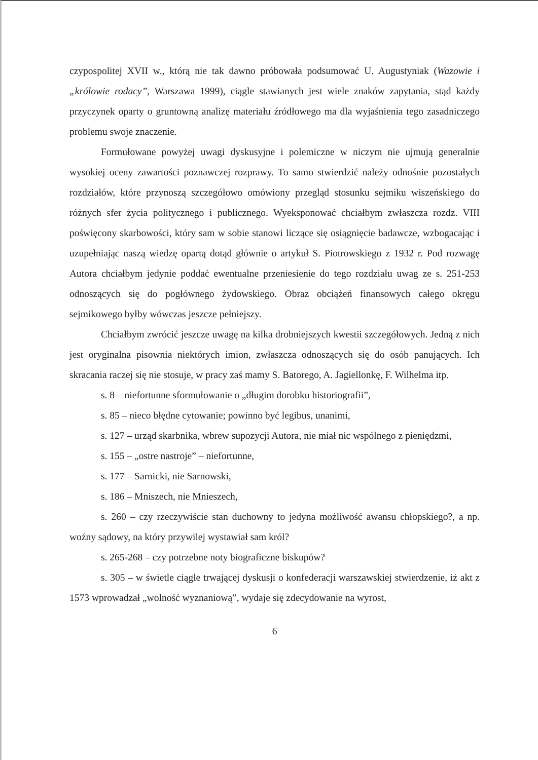czypospolitej XVII w., którą nie tak dawno próbowała podsumować U. Augustyniak (Wazowie i „królowie rodacy”, Warszawa 1999), ciągle stawianych jest wiele znaków zapytania, stąd każdy przyczynek oparty o gruntowną analizę materiału źródłowego ma dla wyjaśnienia tego zasadniczego problemu swoje znaczenie.
Formułowane powyżej uwagi dyskusyjne i polemiczne w niczym nie ujmują generalnie wysokiej oceny zawartości poznawczej rozprawy. To samo stwierdzić należy odnośnie pozostałych rozdziałów, które przynoszą szczegółowo omówiony przegląd stosunku sejmiku wiszeńskiego do różnych sfer życia politycznego i publicznego. Wyeksponować chciałbym zwłaszcza rozdz. VIII poświęcony skarbowości, który sam w sobie stanowi liczące się osiągnięcie badawcze, wzbogacając i uzupełniając naszą wiedzę opartą dotąd głównie o artykuł S. Piotrowskiego z 1932 r. Pod rozwagę Autora chciałbym jedynie poddać ewentualne przeniesienie do tego rozdziału uwag ze s. 251-253 odnoszących się do pogłównego żydowskiego. Obraz obciążeń finansowych całego okręgu sejmikowego byłby wówczas jeszcze pełniejszy.
Chciałbym zwrócić jeszcze uwagę na kilka drobniejszych kwestii szczegółowych. Jedną z nich jest oryginalna pisownia niektórych imion, zwłaszcza odnoszących się do osób panujących. Ich skracania raczej się nie stosuje, w pracy zaś mamy S. Batorego, A. Jagiellonkę, F. Wilhelma itp.
s. 8 – niefortunne sformułowanie o „długim dorobku historiografii”,
s. 85 – nieco błędne cytowanie; powinno być legibus, unanimi,
s. 127 – urząd skarbnika, wbrew supozycji Autora, nie miał nic wspólnego z pieniędzmi,
s. 155 – „ostre nastroje” – niefortunne,
s. 177 – Sarnicki, nie Sarnowski,
s. 186 – Mniszech, nie Mnieszech,
s. 260 – czy rzeczywiście stan duchowny to jedyna możliwość awansu chłopskiego?, a np. woźny sądowy, na który przywilej wystawiał sam król?
s. 265-268 – czy potrzebne noty biograficzne biskupów?
s. 305 – w świetle ciągle trwającej dyskusji o konfederacji warszawskiej stwierdzenie, iż akt z 1573 wprowadzał „wolność wyznaniową”, wydaje się zdecydowanie na wyrost,
6